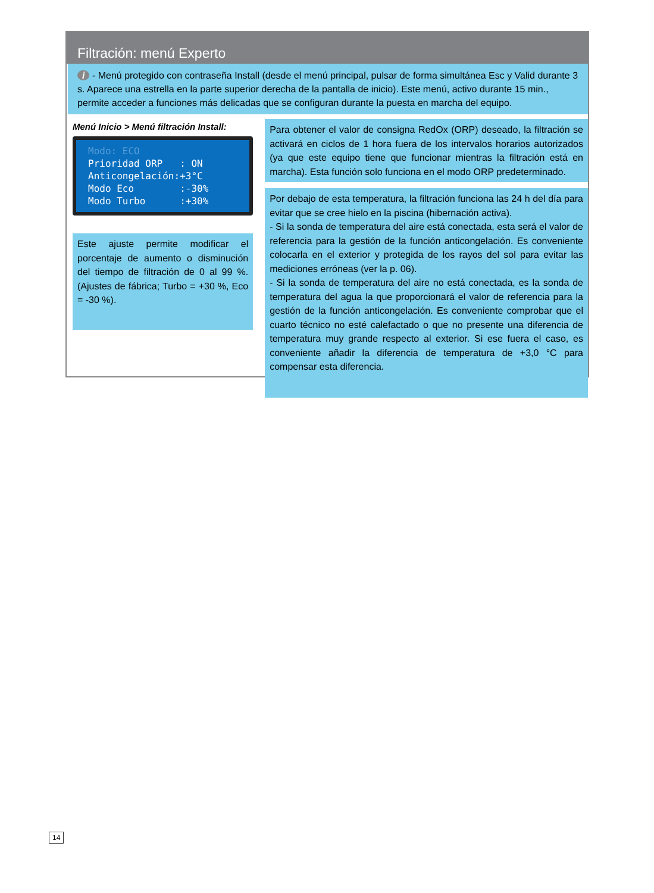Filtración: menú Experto
i - Menú protegido con contraseña Install (desde el menú principal, pulsar de forma simultánea Esc y Valid durante 3 s. Aparece una estrella en la parte superior derecha de la pantalla de inicio). Este menú, activo durante 15 min., permite acceder a funciones más delicadas que se configuran durante la puesta en marcha del equipo.
Menú Inicio > Menú filtración Install:
Modo: ECO Prioridad ORP : ON Anticongelación:+3°C Modo Eco :-30% Modo Turbo :+30%
Este ajuste permite modificar el porcentaje de aumento o disminución del tiempo de filtración de 0 al 99 %. (Ajustes de fábrica; Turbo = +30 %, Eco = -30 %).
Para obtener el valor de consigna RedOx (ORP) deseado, la filtración se activará en ciclos de 1 hora fuera de los intervalos horarios autorizados (ya que este equipo tiene que funcionar mientras la filtración está en marcha). Esta función solo funciona en el modo ORP predeterminado.
Por debajo de esta temperatura, la filtración funciona las 24 h del día para evitar que se cree hielo en la piscina (hibernación activa).
- Si la sonda de temperatura del aire está conectada, esta será el valor de referencia para la gestión de la función anticongelación. Es conveniente colocarla en el exterior y protegida de los rayos del sol para evitar las mediciones erróneas (ver la p. 06).
- Si la sonda de temperatura del aire no está conectada, es la sonda de temperatura del agua la que proporcionará el valor de referencia para la gestión de la función anticongelación. Es conveniente comprobar que el cuarto técnico no esté calefactado o que no presente una diferencia de temperatura muy grande respecto al exterior. Si ese fuera el caso, es conveniente añadir la diferencia de temperatura de +3,0 °C para compensar esta diferencia.
14